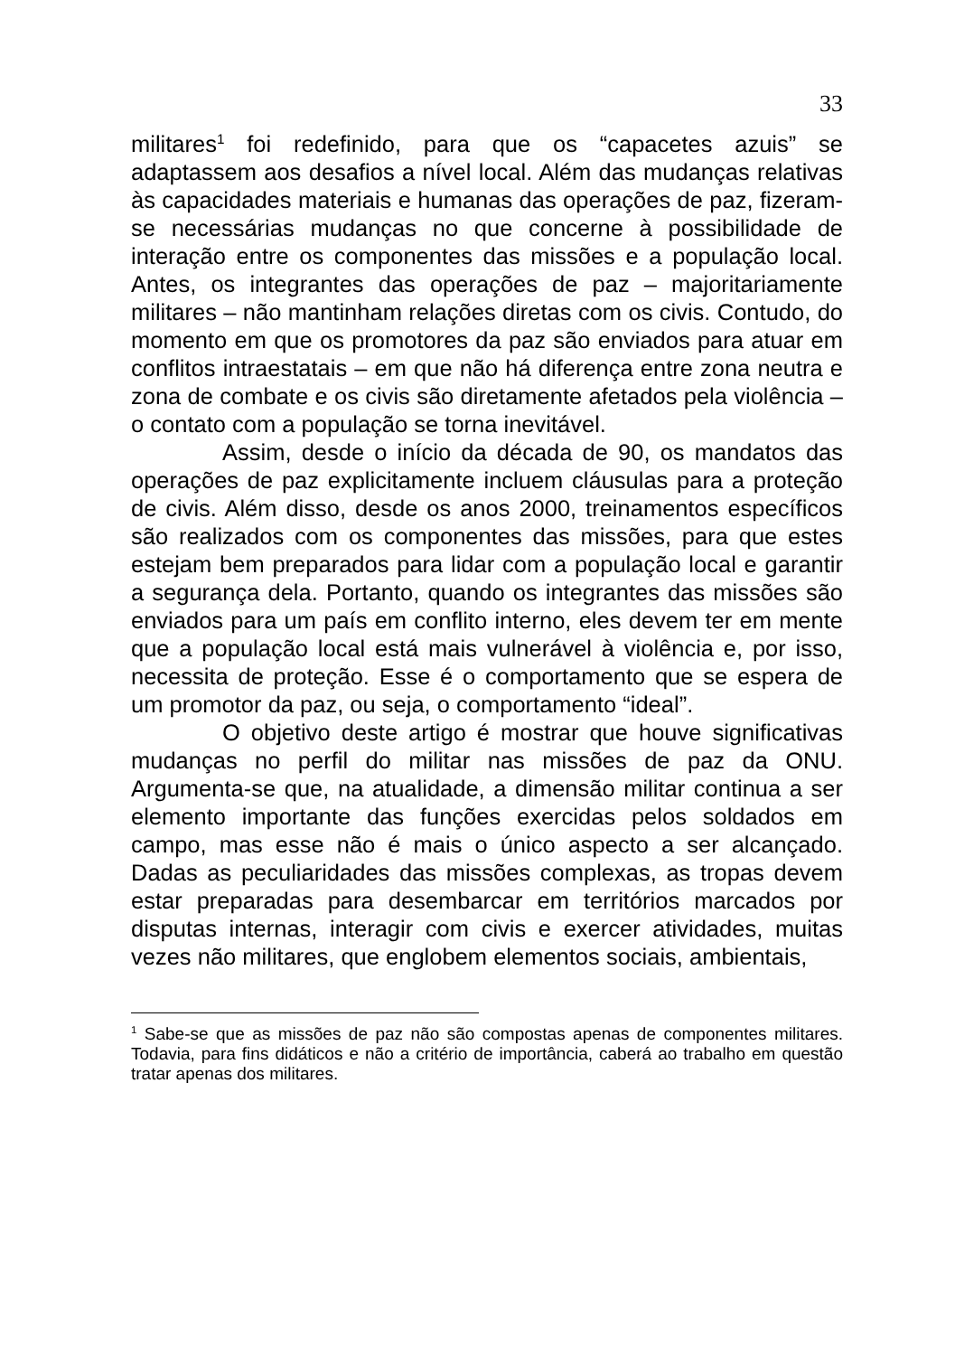33
militares<sup>1</sup> foi redefinido, para que os “capacetes azuis” se adaptassem aos desafios a nível local. Além das mudanças relativas às capacidades materiais e humanas das operações de paz, fizeram-se necessárias mudanças no que concerne à possibilidade de interação entre os componentes das missões e a população local. Antes, os integrantes das operações de paz – majoritariamente militares – não mantinham relações diretas com os civis. Contudo, do momento em que os promotores da paz são enviados para atuar em conflitos intraestatais – em que não há diferença entre zona neutra e zona de combate e os civis são diretamente afetados pela violência – o contato com a população se torna inevitável.
Assim, desde o início da década de 90, os mandatos das operações de paz explicitamente incluem cláusulas para a proteção de civis. Além disso, desde os anos 2000, treinamentos específicos são realizados com os componentes das missões, para que estes estejam bem preparados para lidar com a população local e garantir a segurança dela. Portanto, quando os integrantes das missões são enviados para um país em conflito interno, eles devem ter em mente que a população local está mais vulnerável à violência e, por isso, necessita de proteção. Esse é o comportamento que se espera de um promotor da paz, ou seja, o comportamento “ideal”.
O objetivo deste artigo é mostrar que houve significativas mudanças no perfil do militar nas missões de paz da ONU. Argumenta-se que, na atualidade, a dimensão militar continua a ser elemento importante das funções exercidas pelos soldados em campo, mas esse não é mais o único aspecto a ser alcançado. Dadas as peculiaridades das missões complexas, as tropas devem estar preparadas para desembarcar em territórios marcados por disputas internas, interagir com civis e exercer atividades, muitas vezes não militares, que englobem elementos sociais, ambientais,
<sup>1</sup> Sabe-se que as missões de paz não são compostas apenas de componentes militares. Todavia, para fins didáticos e não a critério de importância, caberá ao trabalho em questão tratar apenas dos militares.